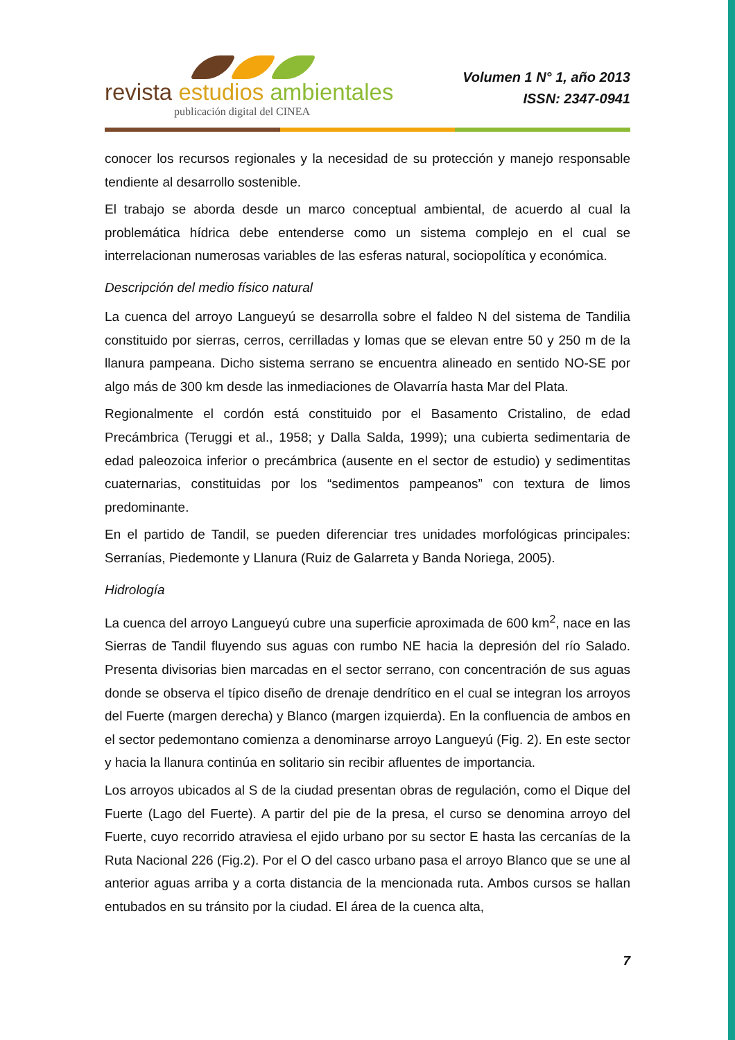revista estudios ambientales
publicación digital del CINEA
Volumen 1 N° 1, año 2013
ISSN: 2347-0941
conocer los recursos regionales y la necesidad de su protección y manejo responsable tendiente al desarrollo sostenible.
El trabajo se aborda desde un marco conceptual ambiental, de acuerdo al cual la problemática hídrica debe entenderse como un sistema complejo en el cual se interrelacionan numerosas variables de las esferas natural, sociopolítica y económica.
Descripción del medio físico natural
La cuenca del arroyo Langueyú se desarrolla sobre el faldeo N del sistema de Tandilia constituido por sierras, cerros, cerrilladas y lomas que se elevan entre 50 y 250 m de la llanura pampeana. Dicho sistema serrano se encuentra alineado en sentido NO-SE por algo más de 300 km desde las inmediaciones de Olavarría hasta Mar del Plata.
Regionalmente el cordón está constituido por el Basamento Cristalino, de edad Precámbrica (Teruggi et al., 1958; y Dalla Salda, 1999); una cubierta sedimentaria de edad paleozoica inferior o precámbrica (ausente en el sector de estudio) y sedimentitas cuaternarias, constituidas por los “sedimentos pampeanos” con textura de limos predominante.
En el partido de Tandil, se pueden diferenciar tres unidades morfológicas principales: Serranías, Piedemonte y Llanura (Ruiz de Galarreta y Banda Noriega, 2005).
Hidrología
La cuenca del arroyo Langueyú cubre una superficie aproximada de 600 km<sup>2</sup>, nace en las Sierras de Tandil fluyendo sus aguas con rumbo NE hacia la depresión del río Salado. Presenta divisorias bien marcadas en el sector serrano, con concentración de sus aguas donde se observa el típico diseño de drenaje dendrítico en el cual se integran los arroyos del Fuerte (margen derecha) y Blanco (margen izquierda). En la confluencia de ambos en el sector pedemontano comienza a denominarse arroyo Langueyú (Fig. 2). En este sector y hacia la llanura continúa en solitario sin recibir afluentes de importancia.
Los arroyos ubicados al S de la ciudad presentan obras de regulación, como el Dique del Fuerte (Lago del Fuerte). A partir del pie de la presa, el curso se denomina arroyo del Fuerte, cuyo recorrido atraviesa el ejido urbano por su sector E hasta las cercanías de la Ruta Nacional 226 (Fig.2). Por el O del casco urbano pasa el arroyo Blanco que se une al anterior aguas arriba y a corta distancia de la mencionada ruta. Ambos cursos se hallan entubados en su tránsito por la ciudad. El área de la cuenca alta,
7